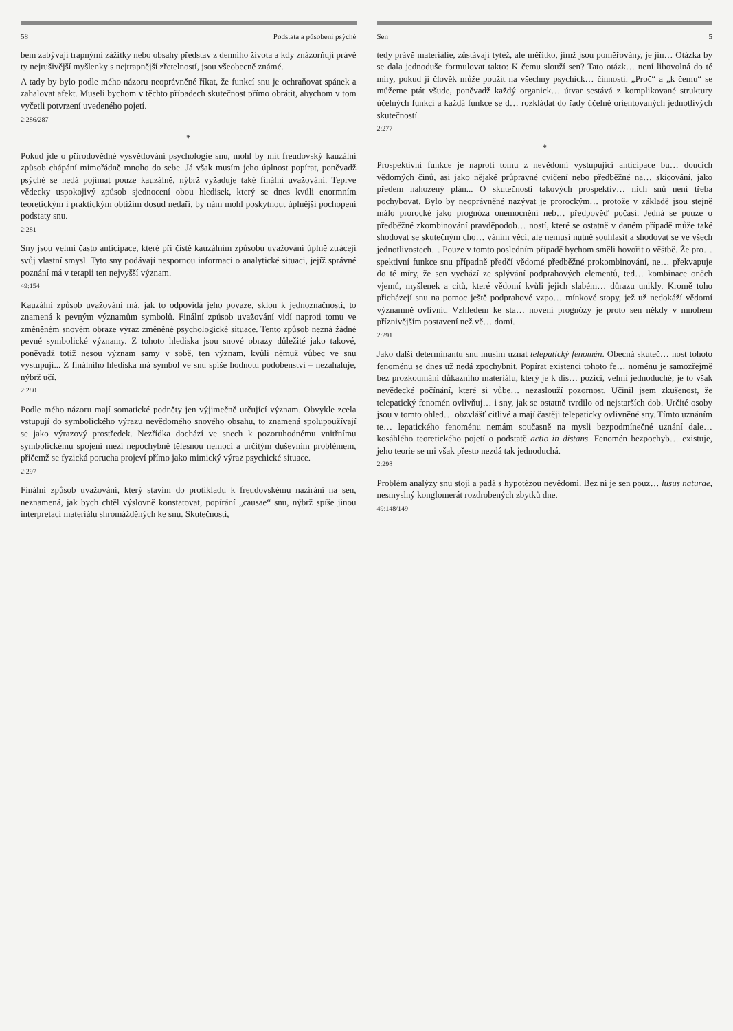58 Podstata a působení psýché
bem zabývají trapnými zážitky nebo obsahy představ z denního života a kdy znázorňují právě ty nejrušivější myšlenky s nejtrapnější zřetelností, jsou všeobecně známé.
A tady by bylo podle mého názoru neoprávněné říkat, že funkcí snu je ochraňovat spánek a zahalovat afekt. Museli bychom v těchto případech skutečnost přímo obrátit, abychom v tom vyčetli potvrzení uvedeného pojetí.
2:286/287
*
Pokud jde o přírodovědné vysvětlování psychologie snu, mohl by mít freudovský kauzální způsob chápání mimořádně mnoho do sebe. Já však musím jeho úplnost popírat, poněvadž psýché se nedá pojímat pouze kauzálně, nýbrž vyžaduje také finální uvažování. Teprve vědecky uspokojivý způsob sjednocení obou hledisek, který se dnes kvůli enormním teoretickým i praktickým obtížím dosud nedaří, by nám mohl poskytnout úplnější pochopení podstaty snu.
2:281
Sny jsou velmi často anticipace, které při čistě kauzálním způsobu uvažování úplně ztrácejí svůj vlastní smysl. Tyto sny podávají nespornou informaci o analytické situaci, jejíž správné poznání má v terapii ten nejvyšší význam.
49:154
Kauzální způsob uvažování má, jak to odpovídá jeho povaze, sklon k jednoznačnosti, to znamená k pevným významům symbolů. Finální způsob uvažování vidí naproti tomu ve změněném snovém obraze výraz změněné psychologické situace. Tento způsob nezná žádné pevné symbolické významy. Z tohoto hlediska jsou snové obrazy důležité jako takové, poněvadž totiž nesou význam samy v sobě, ten význam, kvůli němuž vůbec ve snu vystupují... Z finálního hlediska má symbol ve snu spíše hodnotu podobenství – nezahaluje, nýbrž učí.
2:280
Podle mého názoru mají somatické podněty jen výjimečně určující význam. Obvykle zcela vstupují do symbolického výrazu nevědomého snového obsahu, to znamená spolupoužívají se jako výrazový prostředek. Nezřídka dochází ve snech k pozoruhodnému vnitřnímu symbolickému spojení mezi nepochybně tělesnou nemocí a určitým duševním problémem, přičemž se fyzická porucha projeví přímo jako mimický výraz psychické situace.
2:297
Finální způsob uvažování, který stavím do protikladu k freudovskému nazírání na sen, neznamená, jak bych chtěl výslovně konstatovat, popírání „causae“ snu, nýbrž spíše jinou interpretaci materiálu shromážděných ke snu. Skutečnosti,
Sen 5
tedy právě materiálie, zůstávají tytéž, ale měřítko, jímž jsou poměřovány, je jin… Otázka by se dala jednoduše formulovat takto: K čemu slouží sen? Tato otázk… není libovolná do té míry, pokud ji člověk může použít na všechny psychick… činnosti. „Proč“ a „k čemu“ se můžeme ptát všude, poněvadž každý organick… útvar sestává z komplikované struktury účelných funkcí a každá funkce se d… rozkládat do řady účelně orientovaných jednotlivých skutečností.
2:277
*
Prospektivní funkce je naproti tomu z nevědomí vystupující anticipace bu… doucích vědomých činů, asi jako nějaké průpravné cvičení nebo předběžné na… skicování, jako předem nahozený plán... O skutečnosti takových prospektiv… ních snů není třeba pochybovat. Bylo by neoprávněné nazývat je prorockým… protože v základě jsou stejně málo prorocké jako prognóza onemocnění neb… předpověď počasí. Jedná se pouze o předběžné zkombinování pravděpodob… ností, které se ostatně v daném případě může také shodovat se skutečným cho… váním věcí, ale nemusí nutně souhlasit a shodovat se ve všech jednotlivostech… Pouze v tomto posledním případě bychom směli hovořit o věštbě. Že pro… spektivní funkce snu případně předčí vědomé předběžné prokombinování, ne… překvapuje do té míry, že sen vychází ze splývání podprahových elementů, ted… kombinace oněch vjemů, myšlenek a citů, které vědomí kvůli jejich slabém… důrazu unikly. Kromě toho přicházejí snu na pomoc ještě podprahové vzpo… mínkové stopy, jež už nedokáží vědomí významně ovlivnit. Vzhledem ke sta… novení prognózy je proto sen někdy v mnohem příznivějším postavení než vě… domí.
2:291
Jako další determinantu snu musím uznat telepatický fenomén. Obecná skuteč… nost tohoto fenoménu se dnes už nedá zpochybnit. Popírat existenci tohoto fe… noménu je samozřejmě bez prozkoumání důkazního materiálu, který je k dis… pozici, velmi jednoduché; je to však nevědecké počínání, které si vůbe… nezaslouží pozornost. Učinil jsem zkušenost, že telepatický fenomén ovlivňuj… i sny, jak se ostatně tvrdilo od nejstarších dob. Určité osoby jsou v tomto ohled… obzvlášť citlivé a mají častěji telepaticky ovlivněné sny. Tímto uznáním te… lepatického fenoménu nemám současně na mysli bezpodmínečné uznání dale… kosáhlého teoretického pojetí o podstatě actio in distans. Fenomén bezpochyb… existuje, jeho teorie se mi však přesto nezdá tak jednoduchá.
2:298
Problém analýzy snu stojí a padá s hypotézou nevědomí. Bez ní je sen pouz… lusus naturae, nesmyslný konglomerát rozdrobených zbytků dne.
49:148/149